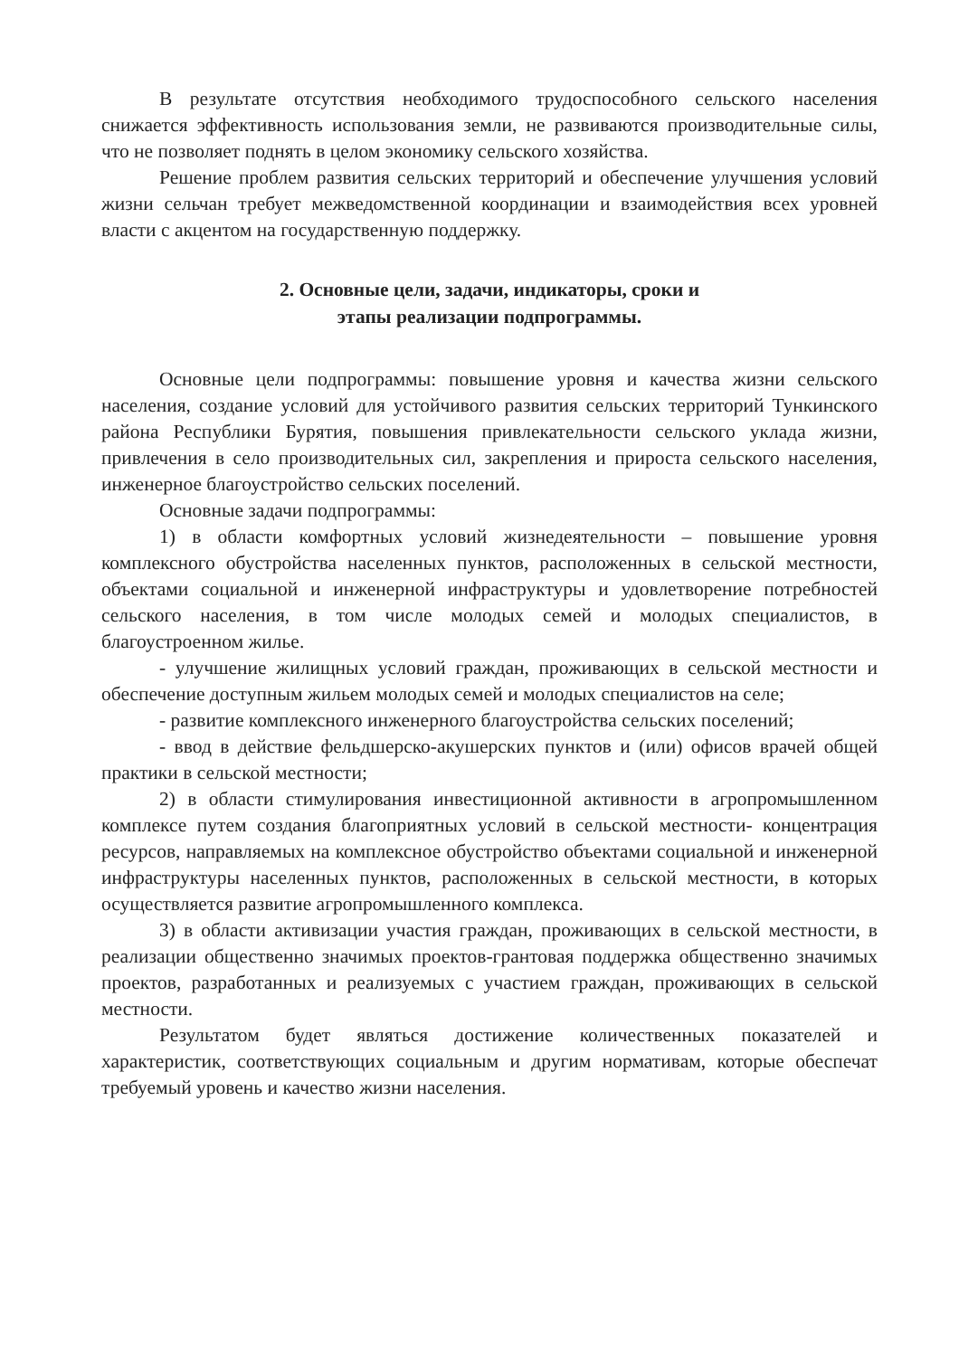В результате отсутствия необходимого трудоспособного сельского населения снижается эффективность использования земли, не развиваются производительные силы, что не позволяет поднять в целом экономику сельского хозяйства.
Решение проблем развития сельских территорий и обеспечение улучшения условий жизни сельчан требует межведомственной координации и взаимодействия всех уровней власти с акцентом на государственную поддержку.
2. Основные цели, задачи, индикаторы, сроки и
этапы реализации подпрограммы.
Основные цели подпрограммы: повышение уровня и качества жизни сельского населения, создание условий для устойчивого развития сельских территорий Тункинского района Республики Бурятия, повышения привлекательности сельского уклада жизни, привлечения в село производительных сил, закрепления и прироста сельского населения, инженерное благоустройство сельских поселений.
Основные задачи подпрограммы:
1) в области комфортных условий жизнедеятельности – повышение уровня комплексного обустройства населенных пунктов, расположенных в сельской местности, объектами социальной и инженерной инфраструктуры и удовлетворение потребностей сельского населения, в том числе молодых семей и молодых специалистов, в благоустроенном жилье.
- улучшение жилищных условий граждан, проживающих в сельской местности и обеспечение доступным жильем молодых семей и молодых специалистов на селе;
- развитие комплексного инженерного благоустройства сельских поселений;
- ввод в действие фельдшерско-акушерских пунктов и (или) офисов врачей общей практики в сельской местности;
2) в области стимулирования инвестиционной активности в агропромышленном комплексе путем создания благоприятных условий в сельской местности- концентрация ресурсов, направляемых на комплексное обустройство объектами социальной и инженерной инфраструктуры населенных пунктов, расположенных в сельской местности, в которых осуществляется развитие агропромышленного комплекса.
3) в области активизации участия граждан, проживающих в сельской местности, в реализации общественно значимых проектов-грантовая поддержка общественно значимых проектов, разработанных и реализуемых с участием граждан, проживающих в сельской местности.
Результатом будет являться достижение количественных показателей и характеристик, соответствующих социальным и другим нормативам, которые обеспечат требуемый уровень и качество жизни населения.